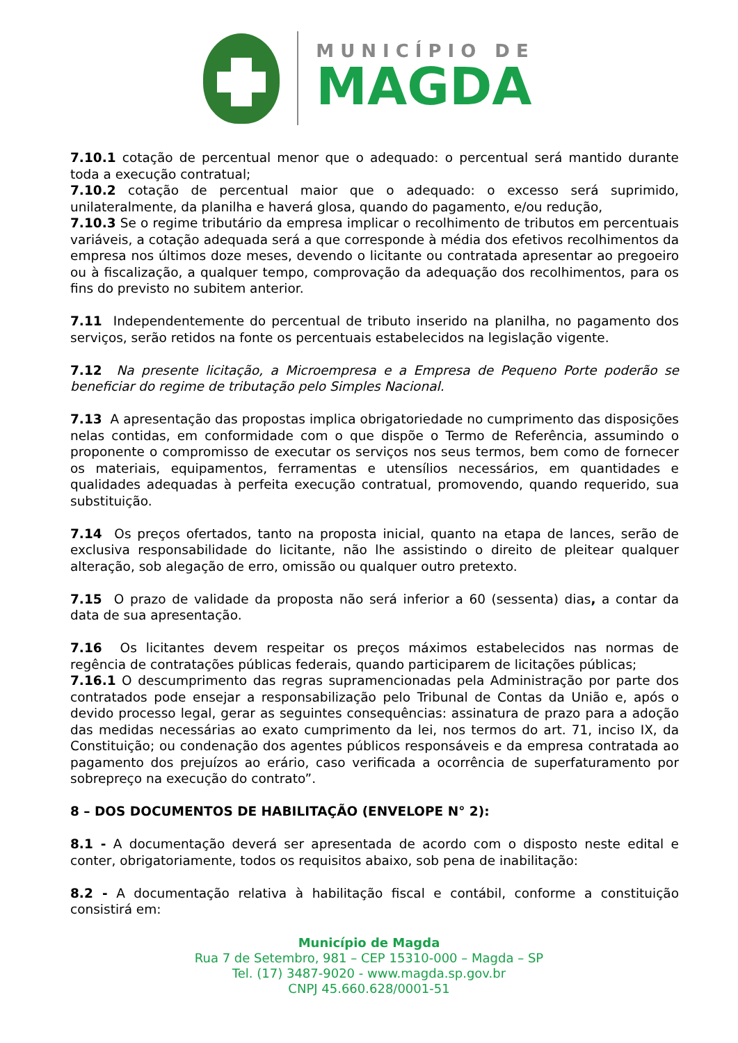MUNICÍPIO DE
MAGDA
7.10.1 cotação de percentual menor que o adequado: o percentual será mantido durante toda a execução contratual;
7.10.2 cotação de percentual maior que o adequado: o excesso será suprimido, unilateralmente, da planilha e haverá glosa, quando do pagamento, e/ou redução,
7.10.3 Se o regime tributário da empresa implicar o recolhimento de tributos em percentuais variáveis, a cotação adequada será a que corresponde à média dos efetivos recolhimentos da empresa nos últimos doze meses, devendo o licitante ou contratada apresentar ao pregoeiro ou à fiscalização, a qualquer tempo, comprovação da adequação dos recolhimentos, para os fins do previsto no subitem anterior.
7.11 Independentemente do percentual de tributo inserido na planilha, no pagamento dos serviços, serão retidos na fonte os percentuais estabelecidos na legislação vigente.
7.12 Na presente licitação, a Microempresa e a Empresa de Pequeno Porte poderão se beneficiar do regime de tributação pelo Simples Nacional.
7.13 A apresentação das propostas implica obrigatoriedade no cumprimento das disposições nelas contidas, em conformidade com o que dispõe o Termo de Referência, assumindo o proponente o compromisso de executar os serviços nos seus termos, bem como de fornecer os materiais, equipamentos, ferramentas e utensílios necessários, em quantidades e qualidades adequadas à perfeita execução contratual, promovendo, quando requerido, sua substituição.
7.14 Os preços ofertados, tanto na proposta inicial, quanto na etapa de lances, serão de exclusiva responsabilidade do licitante, não lhe assistindo o direito de pleitear qualquer alteração, sob alegação de erro, omissão ou qualquer outro pretexto.
7.15 O prazo de validade da proposta não será inferior a 60 (sessenta) dias, a contar da data de sua apresentação.
7.16 Os licitantes devem respeitar os preços máximos estabelecidos nas normas de regência de contratações públicas federais, quando participarem de licitações públicas;
7.16.1 O descumprimento das regras supramencionadas pela Administração por parte dos contratados pode ensejar a responsabilização pelo Tribunal de Contas da União e, após o devido processo legal, gerar as seguintes consequências: assinatura de prazo para a adoção das medidas necessárias ao exato cumprimento da lei, nos termos do art. 71, inciso IX, da Constituição; ou condenação dos agentes públicos responsáveis e da empresa contratada ao pagamento dos prejuízos ao erário, caso verificada a ocorrência de superfaturamento por sobrepreço na execução do contrato”.
8 – DOS DOCUMENTOS DE HABILITAÇÃO (ENVELOPE N° 2):
8.1 - A documentação deverá ser apresentada de acordo com o disposto neste edital e conter, obrigatoriamente, todos os requisitos abaixo, sob pena de inabilitação:
8.2 - A documentação relativa à habilitação fiscal e contábil, conforme a constituição consistirá em:
Município de Magda
Rua 7 de Setembro, 981 – CEP 15310-000 – Magda – SP
Tel. (17) 3487-9020 - www.magda.sp.gov.br
CNPJ 45.660.628/0001-51